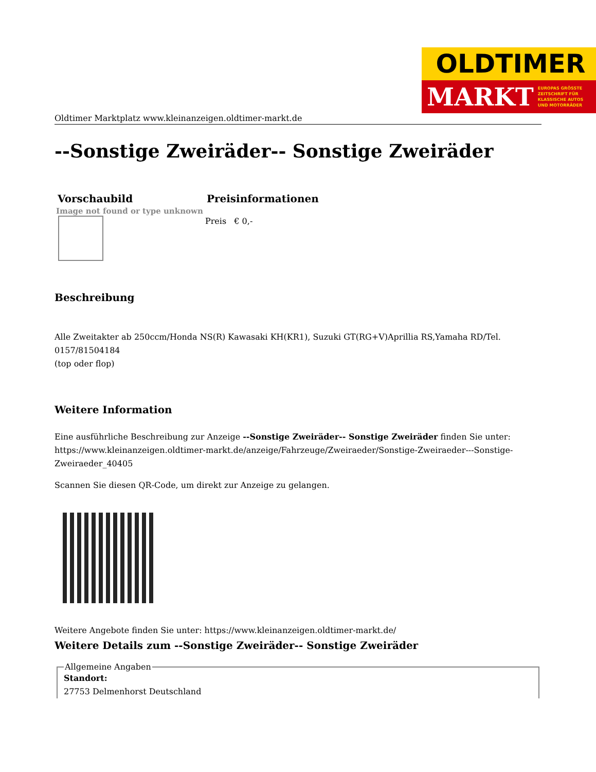OLDTIMER
MARKT EUROPAS GRÖSSTE
ZEITSCHRIFT FÜR
KLASSISCHE AUTOS
UND MOTORRÄDER
Oldtimer Marktplatz www.kleinanzeigen.oldtimer-markt.de
--Sonstige Zweiräder-- Sonstige Zweiräder
| Vorschaubild | Preisinformationen |
| --- | --- |
| Image not found or type unknown | Preis € 0,- |
Beschreibung
Alle Zweitakter ab 250ccm/Honda NS(R) Kawasaki KH(KR1), Suzuki GT(RG+V)Aprillia RS,Yamaha RD/Tel. 0157/81504184
(top oder flop)
Weitere Information
Eine ausführliche Beschreibung zur Anzeige --Sonstige Zweiräder-- Sonstige Zweiräder finden Sie unter: https://www.kleinanzeigen.oldtimer-markt.de/anzeige/Fahrzeuge/Zweiraeder/Sonstige-Zweiraeder---Sonstige-Zweiraeder_40405
Scannen Sie diesen QR-Code, um direkt zur Anzeige zu gelangen.
Weitere Angebote finden Sie unter: https://www.kleinanzeigen.oldtimer-markt.de/
Weitere Details zum --Sonstige Zweiräder-- Sonstige Zweiräder
Allgemeine Angaben
Standort:
27753 Delmenhorst Deutschland